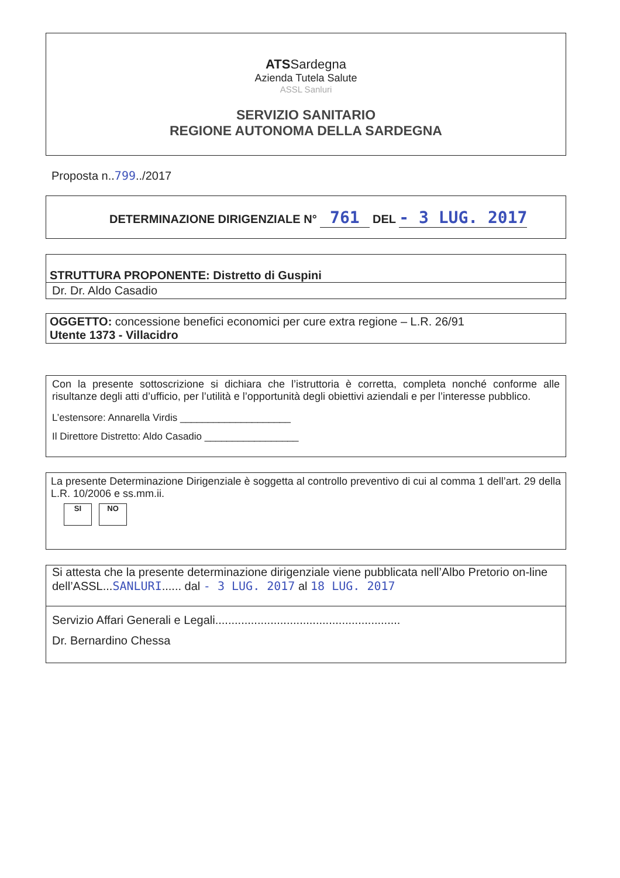ATSSardegna
Azienda Tutela Salute
ASSL Sanluri
SERVIZIO SANITARIO
REGIONE AUTONOMA DELLA SARDEGNA
Proposta n..799../2017
DETERMINAZIONE DIRIGENZIALE N° 761 DEL - 3 LUG. 2017
STRUTTURA PROPONENTE: Distretto di Guspini
Dr. Dr. Aldo Casadio
OGGETTO: concessione benefici economici per cure extra regione – L.R. 26/91
Utente 1373 - Villacidro
Con la presente sottoscrizione si dichiara che l’istruttoria è corretta, completa nonché conforme alle risultanze degli atti d’ufficio, per l’utilità e l’opportunità degli obiettivi aziendali e per l’interesse pubblico.
L’estensore: Annarella Virdis ____________________
Il Direttore Distretto: Aldo Casadio _________________
La presente Determinazione Dirigenziale è soggetta al controllo preventivo di cui al comma 1 dell’art. 29 della L.R. 10/2006 e ss.mm.ii.
SI NO
Si attesta che la presente determinazione dirigenziale viene pubblicata nell’Albo Pretorio on-line dell’ASSL...SANLURI...... dal - 3 LUG. 2017 al 18 LUG. 2017
Servizio Affari Generali e Legali.........................................................
Dr. Bernardino Chessa